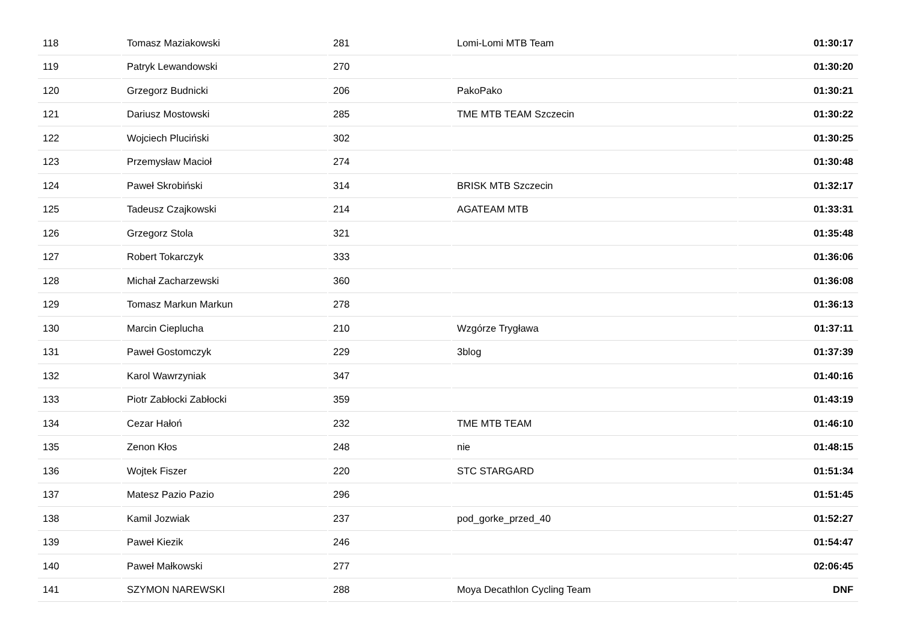| 118 | Tomasz Maziakowski | 281 | Lomi-Lomi MTB Team | 01:30:17 |
| 119 | Patryk Lewandowski | 270 | | 01:30:20 |
| 120 | Grzegorz Budnicki | 206 | PakoPako | 01:30:21 |
| 121 | Dariusz Mostowski | 285 | TME MTB TEAM Szczecin | 01:30:22 |
| 122 | Wojciech Pluciński | 302 | | 01:30:25 |
| 123 | Przemysław Macioł | 274 | | 01:30:48 |
| 124 | Paweł Skrobiński | 314 | BRISK MTB Szczecin | 01:32:17 |
| 125 | Tadeusz Czajkowski | 214 | AGATEAM MTB | 01:33:31 |
| 126 | Grzegorz Stola | 321 | | 01:35:48 |
| 127 | Robert Tokarczyk | 333 | | 01:36:06 |
| 128 | Michał Zacharzewski | 360 | | 01:36:08 |
| 129 | Tomasz Markun Markun | 278 | | 01:36:13 |
| 130 | Marcin Cieplucha | 210 | Wzgórze Trygława | 01:37:11 |
| 131 | Paweł Gostomczyk | 229 | 3blog | 01:37:39 |
| 132 | Karol Wawrzyniak | 347 | | 01:40:16 |
| 133 | Piotr Zabłocki Zabłocki | 359 | | 01:43:19 |
| 134 | Cezar Hałoń | 232 | TME MTB TEAM | 01:46:10 |
| 135 | Zenon Kłos | 248 | nie | 01:48:15 |
| 136 | Wojtek Fiszer | 220 | STC STARGARD | 01:51:34 |
| 137 | Matesz Pazio Pazio | 296 | | 01:51:45 |
| 138 | Kamil Jozwiak | 237 | pod_gorke_przed_40 | 01:52:27 |
| 139 | Paweł Kiezik | 246 | | 01:54:47 |
| 140 | Paweł Małkowski | 277 | | 02:06:45 |
| 141 | SZYMON NAREWSKI | 288 | Moya Decathlon Cycling Team | DNF |